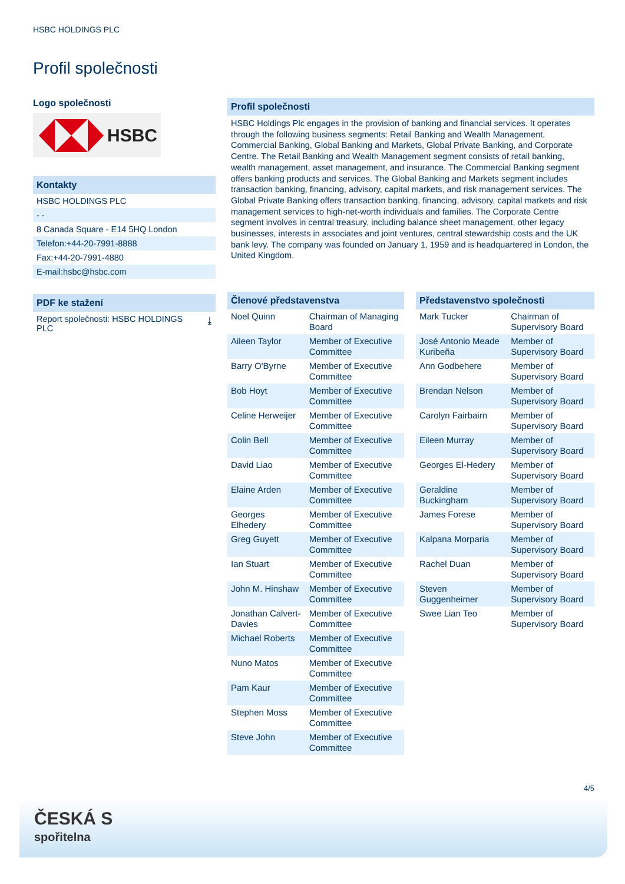HSBC HOLDINGS PLC
Profil společnosti
Logo společnosti
HSBC
Kontakty
HSBC HOLDINGS PLC
- -
8 Canada Square - E14 5HQ London
Telefon:+44-20-7991-8888
Fax:+44-20-7991-4880
E-mail:hsbc@hsbc.com
PDF ke stažení
Report společnosti: HSBC HOLDINGS
PLC ⤓
Profil společnosti
HSBC Holdings Plc engages in the provision of banking and financial services. It operates through the following business segments: Retail Banking and Wealth Management, Commercial Banking, Global Banking and Markets, Global Private Banking, and Corporate Centre. The Retail Banking and Wealth Management segment consists of retail banking, wealth management, asset management, and insurance. The Commercial Banking segment offers banking products and services. The Global Banking and Markets segment includes transaction banking, financing, advisory, capital markets, and risk management services. The Global Private Banking offers transaction banking, financing, advisory, capital markets and risk management services to high-net-worth individuals and families. The Corporate Centre segment involves in central treasury, including balance sheet management, other legacy businesses, interests in associates and joint ventures, central stewardship costs and the UK bank levy. The company was founded on January 1, 1959 and is headquartered in London, the United Kingdom.
Členové představenstva
| Noel Quinn | Chairman of Managing Board |
| Aileen Taylor | Member of Executive Committee |
| Barry O'Byrne | Member of Executive Committee |
| Bob Hoyt | Member of Executive Committee |
| Celine Herweijer | Member of Executive Committee |
| Colin Bell | Member of Executive Committee |
| David Liao | Member of Executive Committee |
| Elaine Arden | Member of Executive Committee |
| Georges Elhedery | Member of Executive Committee |
| Greg Guyett | Member of Executive Committee |
| Ian Stuart | Member of Executive Committee |
| John M. Hinshaw | Member of Executive Committee |
| Jonathan Calvert-Davies | Member of Executive Committee |
| Michael Roberts | Member of Executive Committee |
| Nuno Matos | Member of Executive Committee |
| Pam Kaur | Member of Executive Committee |
| Stephen Moss | Member of Executive Committee |
| Steve John | Member of Executive Committee |
Představenstvo společnosti
| Mark Tucker | Chairman of Supervisory Board |
| José Antonio Meade Kuribeña | Member of Supervisory Board |
| Ann Godbehere | Member of Supervisory Board |
| Brendan Nelson | Member of Supervisory Board |
| Carolyn Fairbairn | Member of Supervisory Board |
| Eileen Murray | Member of Supervisory Board |
| Georges El-Hedery | Member of Supervisory Board |
| Geraldine Buckingham | Member of Supervisory Board |
| James Forese | Member of Supervisory Board |
| Kalpana Morparia | Member of Supervisory Board |
| Rachel Duan | Member of Supervisory Board |
| Steven Guggenheimer | Member of Supervisory Board |
| Swee Lian Teo | Member of Supervisory Board |
4/5
ČESKÁ S
spořitelna